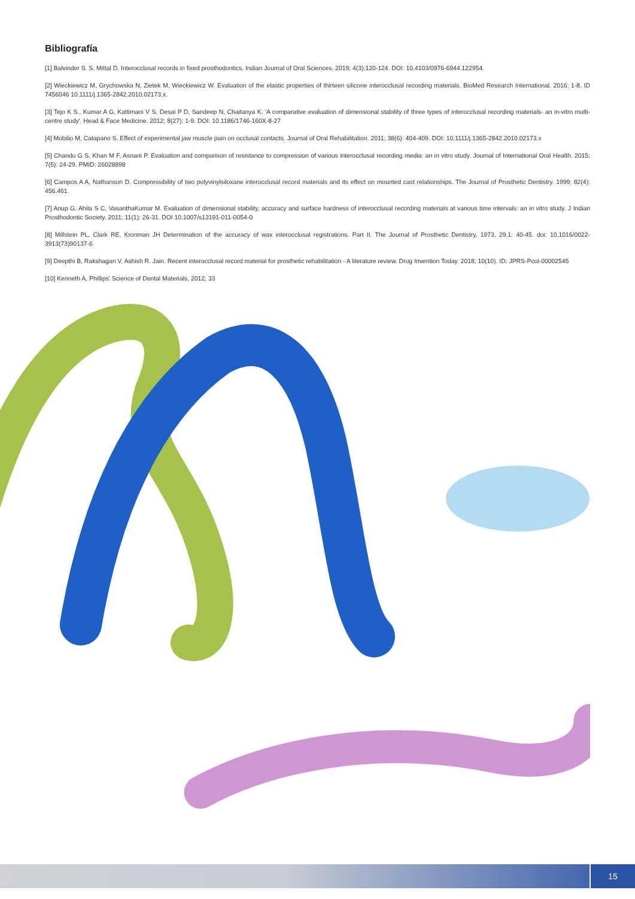Bibliografía
[1] Balvinder S. S, Mittal D. Interocclusal records in fixed prosthodontics. Indian Journal of Oral Sciences. 2019; 4(3):120-124. DOI: 10.4103/0976-6944.122954.
[2] Wieckiewicz M, Grychowska N, Zietek M, Wieckiewicz W. Evaluation of the elastic properties of thirteen silicone interocclusal recording materials. BioMed Research International. 2016; 1-8. ID 7456046 10.1111/j.1365-2842.2010.02173.x.
[3] Tejo K S., Kumar A G, Kattimani V S, Desai P D, Sandeep N, Chaitanya K. 'A comparative evaluation of dimensional stability of three types of interocclusal recording materials- an in-vitro multi-centre study'. Head & Face Medicine. 2012; 8(27): 1-9. DOI: 10.1186/1746-160X-8-27
[4] Mobilio M, Catapano S. Effect of experimental jaw muscle pain on occlusal contacts. Journal of Oral Rehabilitation. 2011; 38(6): 404-409. DOI: 10.1111/j.1365-2842.2010.02173.x
[5] Chandu G S, Khan M F, Asnani P. Evaluation and comparison of resistance to compression of various interocclusal recording media: an in vitro study. Journal of International Oral Health. 2015; 7(5): 24-29. PMID: 26028898
[6] Campos A A, Nathanson D. Compressibility of two polyvinylsiloxane interocclusal record materials and its effect on mounted cast relationships. The Journal of Prosthetic Dentistry. 1999; 82(4): 456.461.
[7] Anup G, Ahila S C, VasanthaKumar M. Evaluation of dimensional stability, accuracy and surface hardness of interocclusal recording materials at various time intervals: an in vitro study. J Indian Prosthodontic Society. 2011; 11(1): 26-31. DOI 10.1007/s13191-011-0054-0
[8] Millstein PL, Clark RE, Kronman JH Determination of the accuracy of wax interocclusal registrations. Part II. The Journal of Prosthetic Dentistry, 1973, 29.1: 40-45. doi: 10.1016/0022-3913(73)90137-6
[9] Deepthi B, Rakshagan V, Ashish R. Jain. Recent interocclusal record material for prosthetic rehabilitation - A literature review. Drug Invention Today. 2018; 10(10). ID: JPRS-Pcol-00002545
[10] Kenneth A, Phillips' Science of Dental Materials, 2012; 33
15